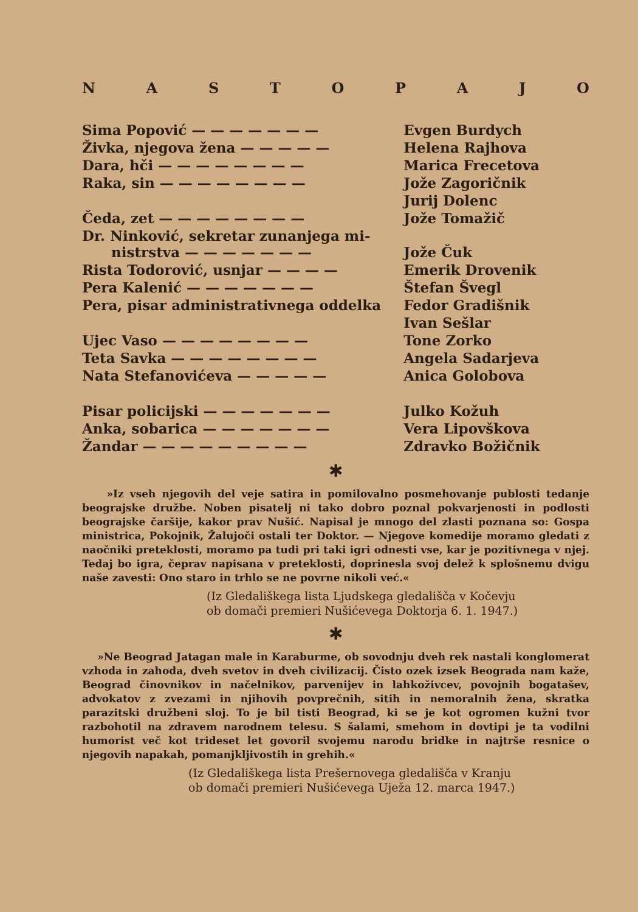NASTOPAJO
| Sima Popović — — — — — — — | Evgen Burdych |
| Živka, njegova žena — — — — — | Helena Rajhova |
| Dara, hči — — — — — — — — | Marica Frecetova |
| Raka, sin — — — — — — — — | Jože Zagoričnik |
| | Jurij Dolenc |
| Čeda, zet — — — — — — — — | Jože Tomažič |
| Dr. Ninković, sekretar zunanjega mi- nistrstva — — — — — — — | Jože Čuk |
| Rista Todorović, usnjar — — — — | Emerik Drovenik |
| Pera Kalenić — — — — — — — | Štefan Švegl |
| Pera, pisar administrativnega oddelka | Fedor Gradišnik |
| | Ivan Sešlar |
| Ujec Vaso — — — — — — — — | Tone Zorko |
| Teta Savka — — — — — — — — | Angela Sadarjeva |
| Nata Stefanovićeva — — — — — | Anica Golobova |
| Pisar policijski — — — — — — — | Julko Kožuh |
| Anka, sobarica — — — — — — — | Vera Lipovškova |
| Žandar — — — — — — — — — | Zdravko Božičnik |
✱
»Iz vseh njegovih del veje satira in pomilovalno posmehovanje publosti tedanje beograjske družbe. Noben pisatelj ni tako dobro poznal pokvarjenosti in podlosti beograjske čaršije, kakor prav Nušić. Napisal je mnogo del zlasti poznana so: Gospa ministrica, Pokojnik, Žalujoči ostali ter Doktor. — Njegove komedije moramo gledati z naočniki preteklosti, moramo pa tudi pri taki igri odnesti vse, kar je pozitivnega v njej. Tedaj bo igra, čeprav napisana v preteklosti, doprinesla svoj delež k splošnemu dvigu naše zavesti: Ono staro in trhlo se ne povrne nikoli već.«
(Iz Gledališkega lista Ljudskega gledališča v Kočevju
ob domači premieri Nušićevega Doktorja 6. 1. 1947.)
✱
»Ne Beograd Jatagan male in Karaburme, ob sovodnju dveh rek nastali konglomerat vzhoda in zahoda, dveh svetov in dveh civilizacij. Čisto ozek izsek Beograda nam kaže, Beograd činovnikov in načelnikov, parvenijev in lahkoživcev, povojnih bogatašev, advokatov z zvezami in njihovih povprečnih, sitih in nemoralnih žena, skratka parazitski družbeni sloj. To je bil tisti Beograd, ki se je kot ogromen kužni tvor razbohotil na zdravem narodnem telesu. S šalami, smehom in dovtipi je ta vodilni humorist več kot trideset let govoril svojemu narodu bridke in najtrše resnice o njegovih napakah, pomanjkljivostih in grehih.«
(Iz Gledališkega lista Prešernovega gledališča v Kranju
ob domači premieri Nušićevega Uježa 12. marca 1947.)